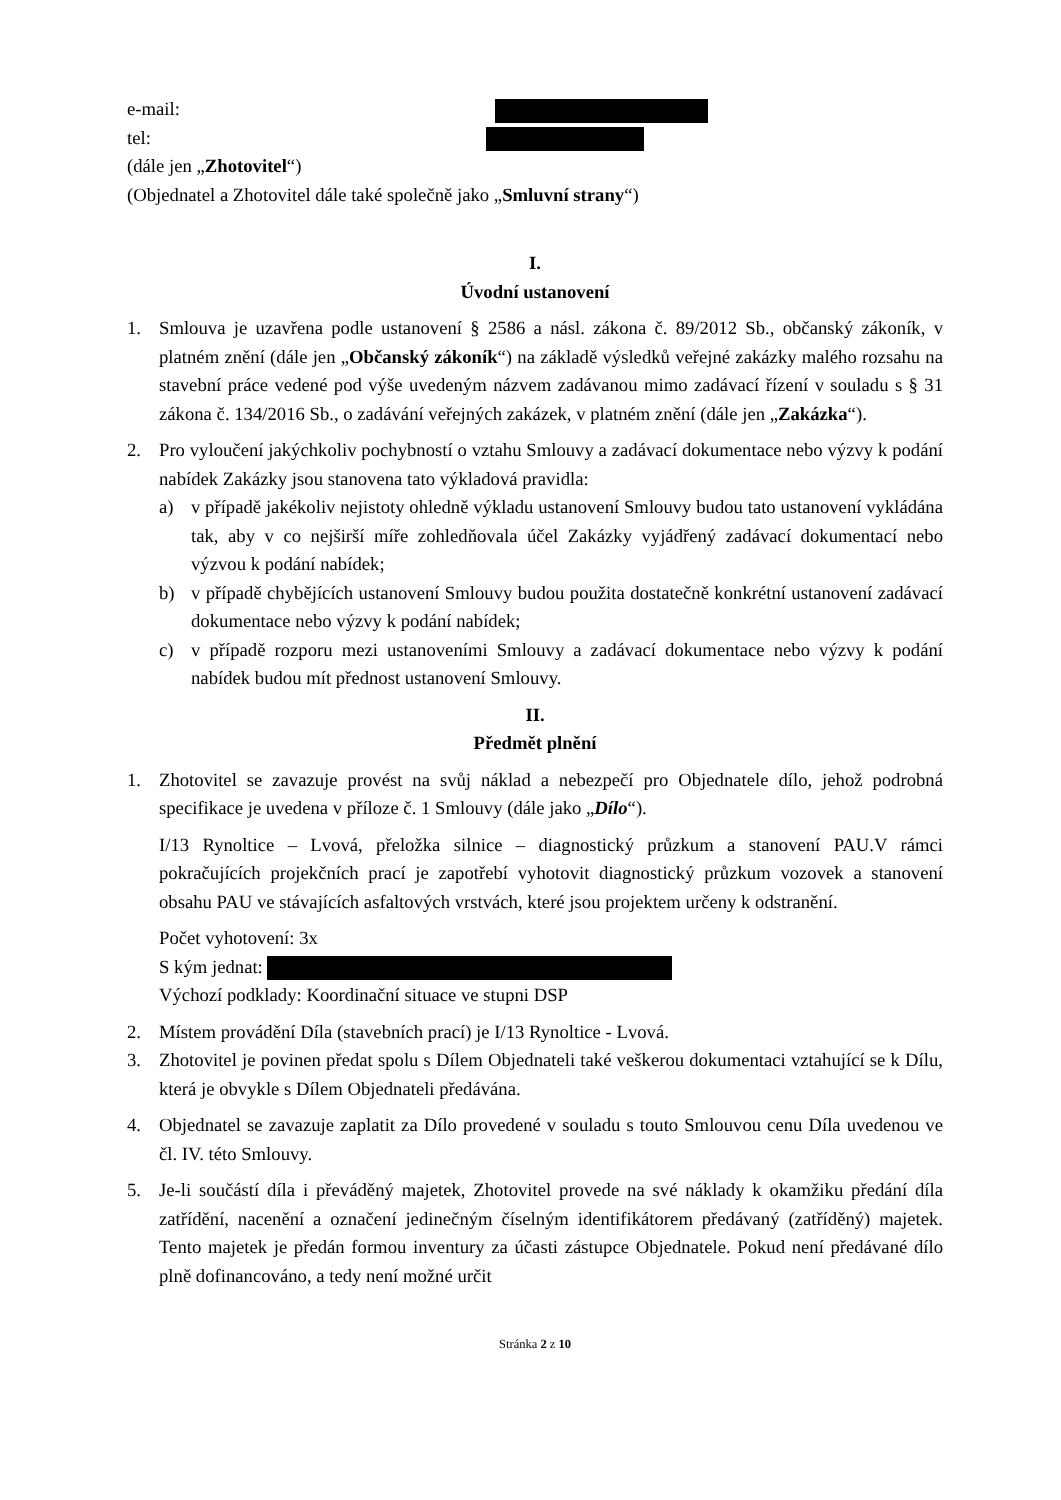e-mail:
tel:
(dále jen „Zhotovitel“)
(Objednatel a Zhotovitel dále také společně jako „Smluvní strany“)
I.
Úvodní ustanovení
1. Smlouva je uzavřena podle ustanovení § 2586 a násl. zákona č. 89/2012 Sb., občanský zákoník, v platném znění (dále jen „Občanský zákoník“) na základě výsledků veřejné zakázky malého rozsahu na stavební práce vedené pod výše uvedeným názvem zadávanou mimo zadávací řízení v souladu s § 31 zákona č. 134/2016 Sb., o zadávání veřejných zakázek, v platném znění (dále jen „Zakázka“).
2. Pro vyloučení jakýchkoliv pochybností o vztahu Smlouvy a zadávací dokumentace nebo výzvy k podání nabídek Zakázky jsou stanovena tato výkladová pravidla:
a) v případě jakékoliv nejistoty ohledně výkladu ustanovení Smlouvy budou tato ustanovení vykládána tak, aby v co nejširší míře zohledňovala účel Zakázky vyjádřený zadávací dokumentací nebo výzvou k podání nabídek;
b) v případě chybějících ustanovení Smlouvy budou použita dostatečně konkrétní ustanovení zadávací dokumentace nebo výzvy k podání nabídek;
c) v případě rozporu mezi ustanoveními Smlouvy a zadávací dokumentace nebo výzvy k podání nabídek budou mít přednost ustanovení Smlouvy.
II.
Předmět plnění
1. Zhotovitel se zavazuje provést na svůj náklad a nebezpečí pro Objednatele dílo, jehož podrobná specifikace je uvedena v příloze č. 1 Smlouvy (dále jako „Dílo“).
I/13 Rynoltice – Lvová, přeložka silnice – diagnostický průzkum a stanovení PAU.V rámci pokračujících projekčních prací je zapotřebí vyhotovit diagnostický průzkum vozovek a stanovení obsahu PAU ve stávajících asfaltových vrstvách, které jsou projektem určeny k odstranění.
Počet vyhotovení: 3x
S kým jednat:
Výchozí podklady: Koordinační situace ve stupni DSP
2. Místem provádění Díla (stavebních prací) je I/13 Rynoltice - Lvová.
3. Zhotovitel je povinen předat spolu s Dílem Objednateli také veškerou dokumentaci vztahující se k Dílu, která je obvykle s Dílem Objednateli předávána.
4. Objednatel se zavazuje zaplatit za Dílo provedené v souladu s touto Smlouvou cenu Díla uvedenou ve čl. IV. této Smlouvy.
5. Je-li součástí díla i převáděný majetek, Zhotovitel provede na své náklady k okamžiku předání díla zatřídění, nacenění a označení jedinečným číselným identifikátorem předávaný (zatříděný) majetek. Tento majetek je předán formou inventury za účasti zástupce Objednatele. Pokud není předávané dílo plně dofinancováno, a tedy není možné určit
Stránka 2 z 10